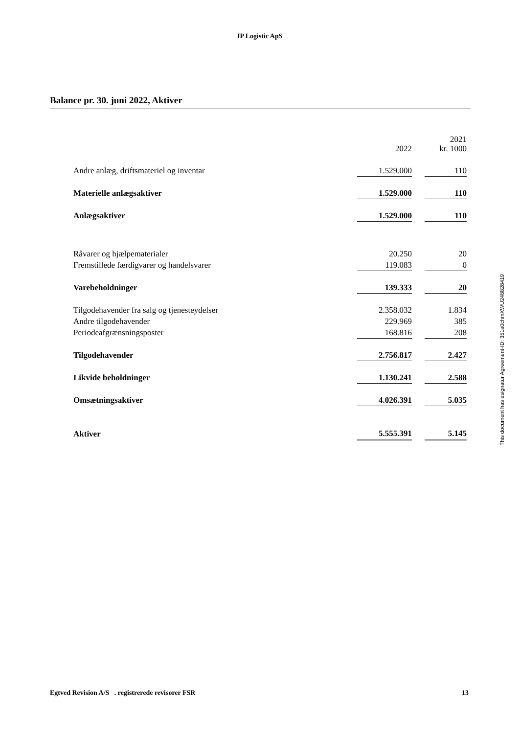JP Logistic ApS
Balance pr. 30. juni 2022, Aktiver
| | 2022 | | 2021 kr. 1000 |
| Andre anlæg, driftsmateriel og inventar | 1.529.000 | | 110 |
| Materielle anlægsaktiver | 1.529.000 | | 110 |
| Anlægsaktiver | 1.529.000 | | 110 |
| Råvarer og hjælpematerialer | 20.250 | | 20 |
| Fremstillede færdigvarer og handelsvarer | 119.083 | | 0 |
| Varebeholdninger | 139.333 | | 20 |
| Tilgodehavender fra salg og tjenesteydelser | 2.358.032 | | 1.834 |
| Andre tilgodehavender | 229.969 | | 385 |
| Periodeafgrænsningsposter | 168.816 | | 208 |
| Tilgodehavender | 2.756.817 | | 2.427 |
| Likvide beholdninger | 1.130.241 | | 2.588 |
| Omsætningsaktiver | 4.026.391 | | 5.035 |
| Aktiver | 5.555.391 | | 5.145 |
This document has esignatur Agreement-ID: 351a0chmXWU248828419
Egtved Revision A/S . registrerede revisorer FSR 13